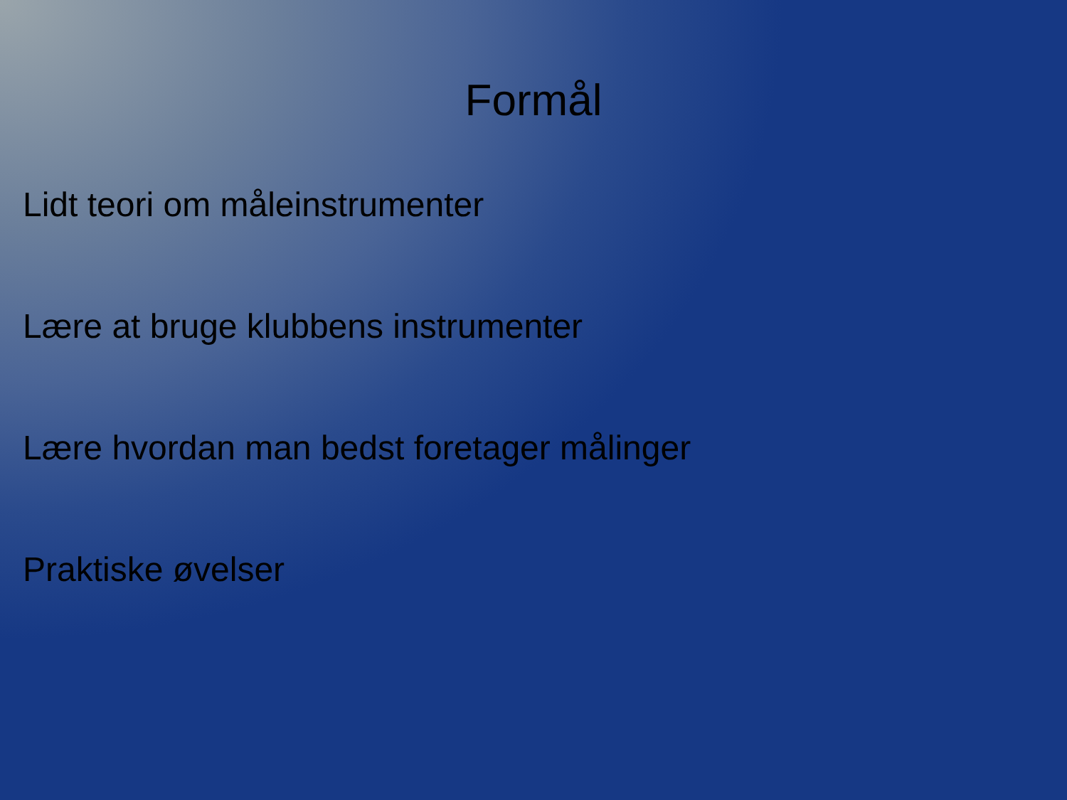Formål
Lidt teori om måleinstrumenter
Lære at bruge klubbens instrumenter
Lære hvordan man bedst foretager målinger
Praktiske øvelser